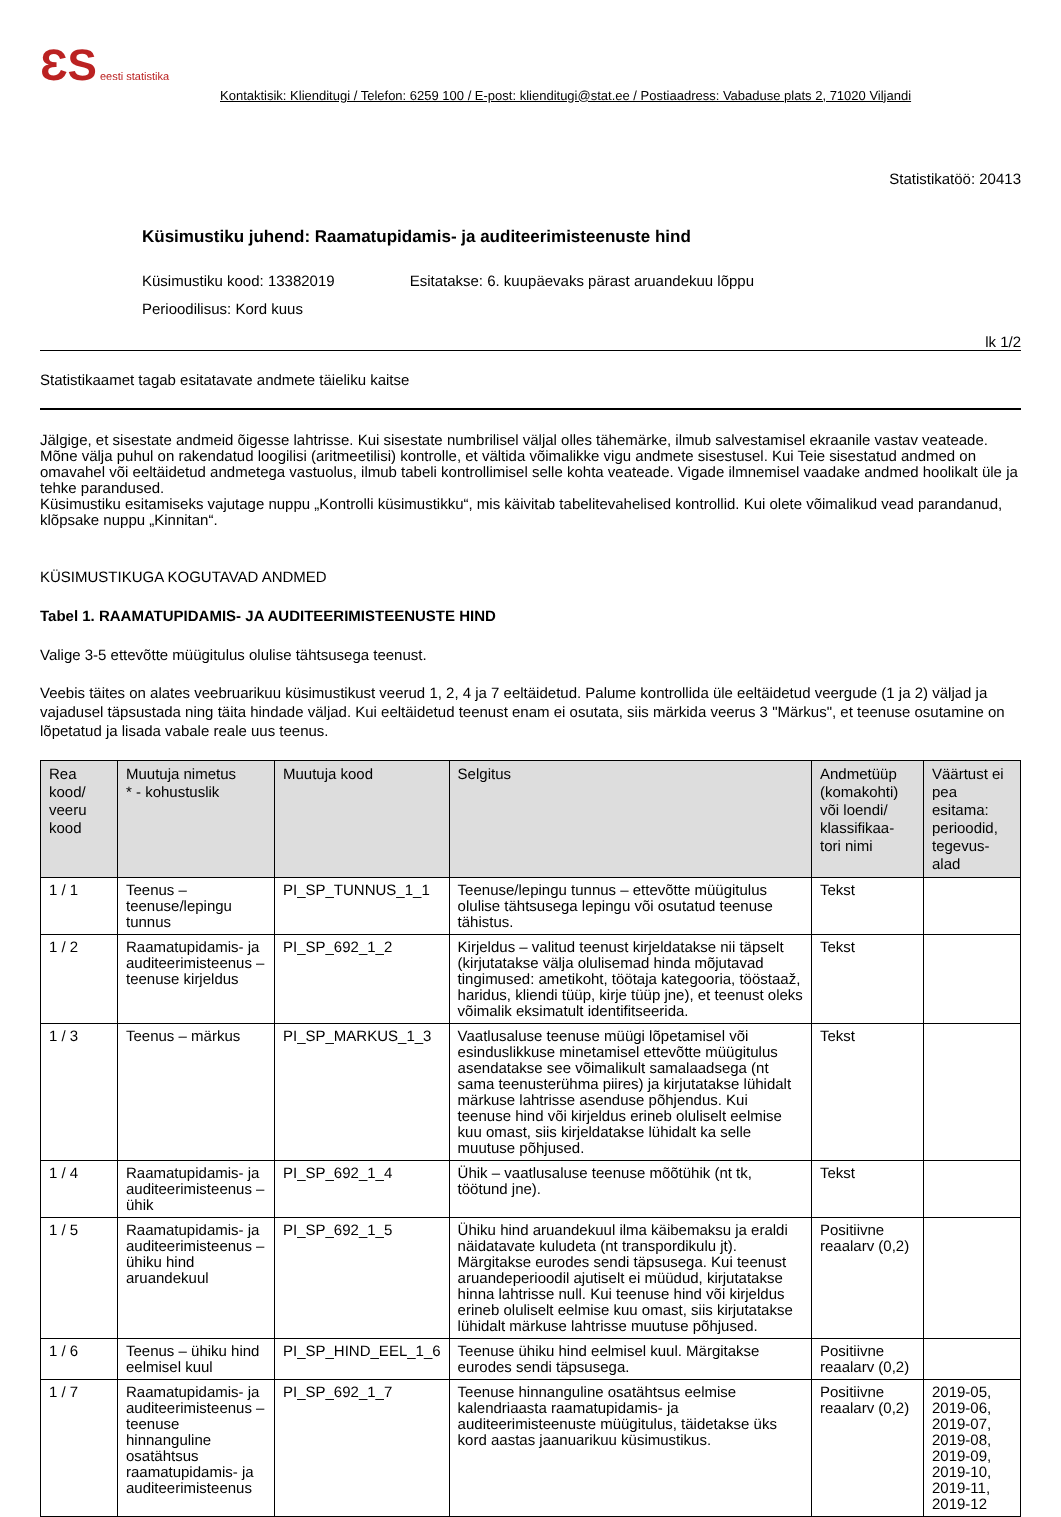ƐS eesti statistika
Kontaktisik: Klienditugi / Telefon: 6259 100 / E-post: klienditugi@stat.ee / Postiaadress: Vabaduse plats 2, 71020 Viljandi
Statistikatöö: 20413
Küsimustiku juhend: Raamatupidamis- ja auditeerimisteenuste hind
Küsimustiku kood: 13382019 Esitatakse: 6. kuupäevaks pärast aruandekuu lõppu
Perioodilisus: Kord kuus
lk 1/2
Statistikaamet tagab esitatavate andmete täieliku kaitse
Jälgige, et sisestate andmeid õigesse lahtrisse. Kui sisestate numbrilisel väljal olles tähemärke, ilmub salvestamisel ekraanile vastav veateade. Mõne välja puhul on rakendatud loogilisi (aritmeetilisi) kontrolle, et vältida võimalikke vigu andmete sisestusel. Kui Teie sisestatud andmed on omavahel või eeltäidetud andmetega vastuolus, ilmub tabeli kontrollimisel selle kohta veateade. Vigade ilmnemisel vaadake andmed hoolikalt üle ja tehke parandused.
Küsimustiku esitamiseks vajutage nuppu „Kontrolli küsimustikku“, mis käivitab tabelitevahelised kontrollid. Kui olete võimalikud vead parandanud, klõpsake nuppu „Kinnitan“.
KÜSIMUSTIKUGA KOGUTAVAD ANDMED
Tabel 1. RAAMATUPIDAMIS- JA AUDITEERIMISTEENUSTE HIND
Valige 3-5 ettevõtte müügitulus olulise tähtsusega teenust.
Veebis täites on alates veebruarikuu küsimustikust veerud 1, 2, 4 ja 7 eeltäidetud. Palume kontrollida üle eeltäidetud veergude (1 ja 2) väljad ja vajadusel täpsustada ning täita hindade väljad. Kui eeltäidetud teenust enam ei osutata, siis märkida veerus 3 "Märkus", et teenuse osutamine on lõpetatud ja lisada vabale reale uus teenus.
| Rea kood/ veeru kood | Muutuja nimetus * - kohustuslik | Muutuja kood | Selgitus | Andmetüüp (komakohti) või loendi/ klassifikaa-tori nimi | Väärtust ei pea esitama: perioodid, tegevus-alad |
| --- | --- | --- | --- | --- | --- |
| 1 / 1 | Teenus – teenuse/lepingu tunnus | PI_SP_TUNNUS_1_1 | Teenuse/lepingu tunnus – ettevõtte müügitulus olulise tähtsusega lepingu või osutatud teenuse tähistus. | Tekst | |
| 1 / 2 | Raamatupidamis- ja auditeerimisteenus – teenuse kirjeldus | PI_SP_692_1_2 | Kirjeldus – valitud teenust kirjeldatakse nii täpselt (kirjutatakse välja olulisemad hinda mõjutavad tingimused: ametikoht, töötaja kategooria, tööstaaž, haridus, kliendi tüüp, kirje tüüp jne), et teenust oleks võimalik eksimatult identifitseerida. | Tekst | |
| 1 / 3 | Teenus – märkus | PI_SP_MARKUS_1_3 | Vaatlusaluse teenuse müügi lõpetamisel või esinduslikkuse minetamisel ettevõtte müügitulus asendatakse see võimalikult samalaadsega (nt sama teenusterühma piires) ja kirjutatakse lühidalt märkuse lahtrisse asenduse põhjendus. Kui teenuse hind või kirjeldus erineb oluliselt eelmise kuu omast, siis kirjeldatakse lühidalt ka selle muutuse põhjused. | Tekst | |
| 1 / 4 | Raamatupidamis- ja auditeerimisteenus – ühik | PI_SP_692_1_4 | Ühik – vaatlusaluse teenuse mõõtühik (nt tk, töötund jne). | Tekst | |
| 1 / 5 | Raamatupidamis- ja auditeerimisteenus – ühiku hind aruandekuul | PI_SP_692_1_5 | Ühiku hind aruandekuul ilma käibemaksu ja eraldi näidatavate kuludeta (nt transpordikulu jt). Märgitakse eurodes sendi täpsusega. Kui teenust aruandeperioodil ajutiselt ei müüdud, kirjutatakse hinna lahtrisse null. Kui teenuse hind või kirjeldus erineb oluliselt eelmise kuu omast, siis kirjutatakse lühidalt märkuse lahtrisse muutuse põhjused. | Positiivne reaalarv (0,2) | |
| 1 / 6 | Teenus – ühiku hind eelmisel kuul | PI_SP_HIND_EEL_1_6 | Teenuse ühiku hind eelmisel kuul. Märgitakse eurodes sendi täpsusega. | Positiivne reaalarv (0,2) | |
| 1 / 7 | Raamatupidamis- ja auditeerimisteenus – teenuse hinnanguline osatähtsus raamatupidamis- ja auditeerimisteenus | PI_SP_692_1_7 | Teenuse hinnanguline osatähtsus eelmise kalendriaasta raamatupidamis- ja auditeerimisteenuste müügitulus, täidetakse üks kord aastas jaanuarikuu küsimustikus. | Positiivne reaalarv (0,2) | 2019-05, 2019-06, 2019-07, 2019-08, 2019-09, 2019-10, 2019-11, 2019-12 |